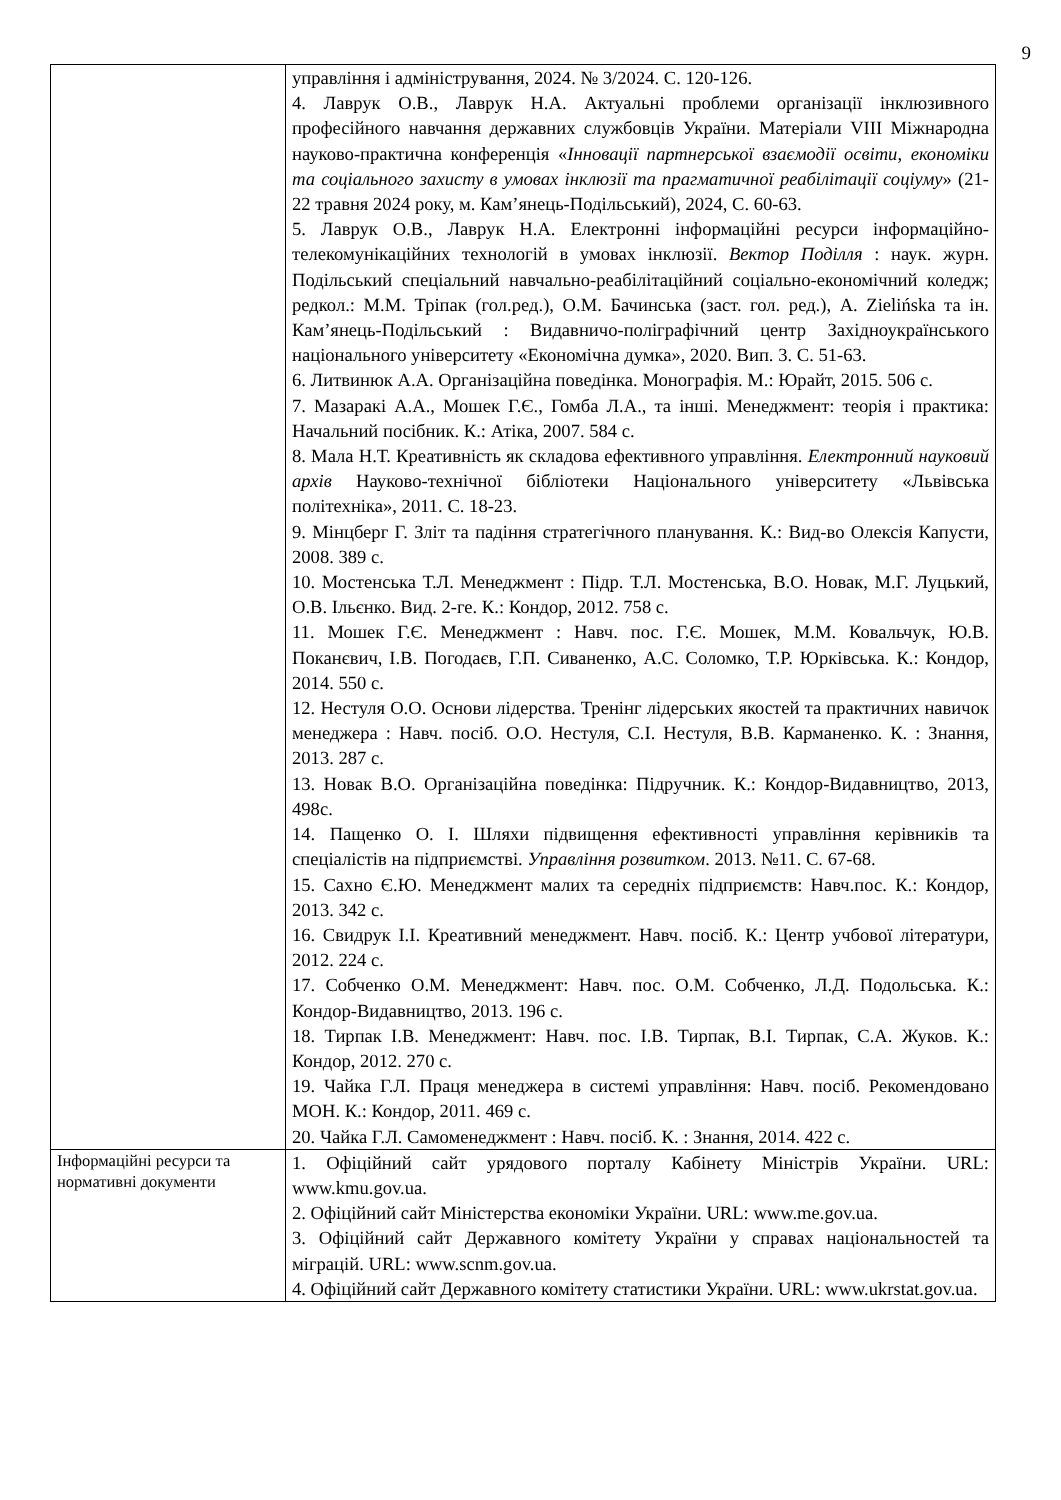9
| | управління і адміністрування, 2024. № 3/2024. С. 120-126. 4. Лаврук О.В., Лаврук Н.А. Актуальні проблеми організації інклюзивного професійного навчання державних службовців України. Матеріали VIII Міжнародна науково-практична конференція « Інновації партнерської взаємодії освіти, економіки та соціального захисту в умовах інклюзії та прагматичної реабілітації соціуму » (21-22 травня 2024 року, м. Кам’янець-Подільський), 2024, С. 60-63. 5. Лаврук О.В., Лаврук Н.А. Електронні інформаційні ресурси інформаційно-телекомунікаційних технологій в умовах інклюзії. Вектор Поділля : наук. журн. Подільський спеціальний навчально-реабілітаційний соціально-економічний коледж; редкол.: М.М. Тріпак (гол.ред.), О.М. Бачинська (заст. гол. ред.), A. Zielińska та ін. Кам’янець-Подільський : Видавничо-поліграфічний центр Західноукраїнського національного університету «Економічна думка», 2020. Вип. 3. С. 51-63. 6. Литвинюк А.А. Організаційна поведінка. Монографія. М.: Юрайт, 2015. 506 с. 7. Мазаракі А.А., Мошек Г.Є., Гомба Л.А., та інші. Менеджмент: теорія і практика: Начальний посібник. К.: Атіка, 2007. 584 с. 8. Мала Н.Т. Креативність як складова ефективного управління. Електронний науковий архів Науково-технічної бібліотеки Національного університету «Львівська політехніка», 2011. С. 18-23. 9. Мінцберг Г. Зліт та падіння стратегічного планування. К.: Вид-во Олексія Капусти, 2008. 389 с. 10. Мостенська Т.Л. Менеджмент : Підр. Т.Л. Мостенська, В.О. Новак, М.Г. Луцький, О.В. Ільєнко. Вид. 2-ге. К.: Кондор, 2012. 758 с. 11. Мошек Г.Є. Менеджмент : Навч. пос. Г.Є. Мошек, М.М. Ковальчук, Ю.В. Поканєвич, І.В. Погодаєв, Г.П. Сиваненко, А.С. Соломко, Т.Р. Юрківська. К.: Кондор, 2014. 550 с. 12. Нестуля О.О. Основи лідерства. Тренінг лідерських якостей та практичних навичок менеджера : Навч. посіб. О.О. Нестуля, С.І. Нестуля, В.В. Карманенко. К. : Знання, 2013. 287 с. 13. Новак В.О. Організаційна поведінка: Підручник. К.: Кондор-Видавництво, 2013, 498с. 14. Пащенко О. І. Шляхи підвищення ефективності управління керівників та спеціалістів на підприємстві. Управління розвитком . 2013. №11. С. 67-68. 15. Сахно Є.Ю. Менеджмент малих та середніх підприємств: Навч.пос. К.: Кондор, 2013. 342 с. 16. Свидрук І.І. Креативний менеджмент. Навч. посіб. К.: Центр учбової літератури, 2012. 224 с. 17. Собченко О.М. Менеджмент: Навч. пос. О.М. Собченко, Л.Д. Подольська. К.: Кондор-Видавництво, 2013. 196 с. 18. Тирпак І.В. Менеджмент: Навч. пос. І.В. Тирпак, В.І. Тирпак, С.А. Жуков. К.: Кондор, 2012. 270 с. 19. Чайка Г.Л. Праця менеджера в системі управління: Навч. посіб. Рекомендовано МОН. К.: Кондор, 2011. 469 с. 20. Чайка Г.Л. Самоменеджмент : Навч. посіб. К. : Знання, 2014. 422 с. |
| Інформаційні ресурси та нормативні документи | 1. Офіційний сайт урядового порталу Кабінету Міністрів України. URL: www.kmu.gov.ua. 2. Офіційний сайт Міністерства економіки України. URL: www.me.gov.ua. 3. Офіційний сайт Державного комітету України у справах національностей та міграцій. URL: www.scnm.gov.ua. 4. Офіційний сайт Державного комітету статистики України. URL: www.ukrstat.gov.ua. |